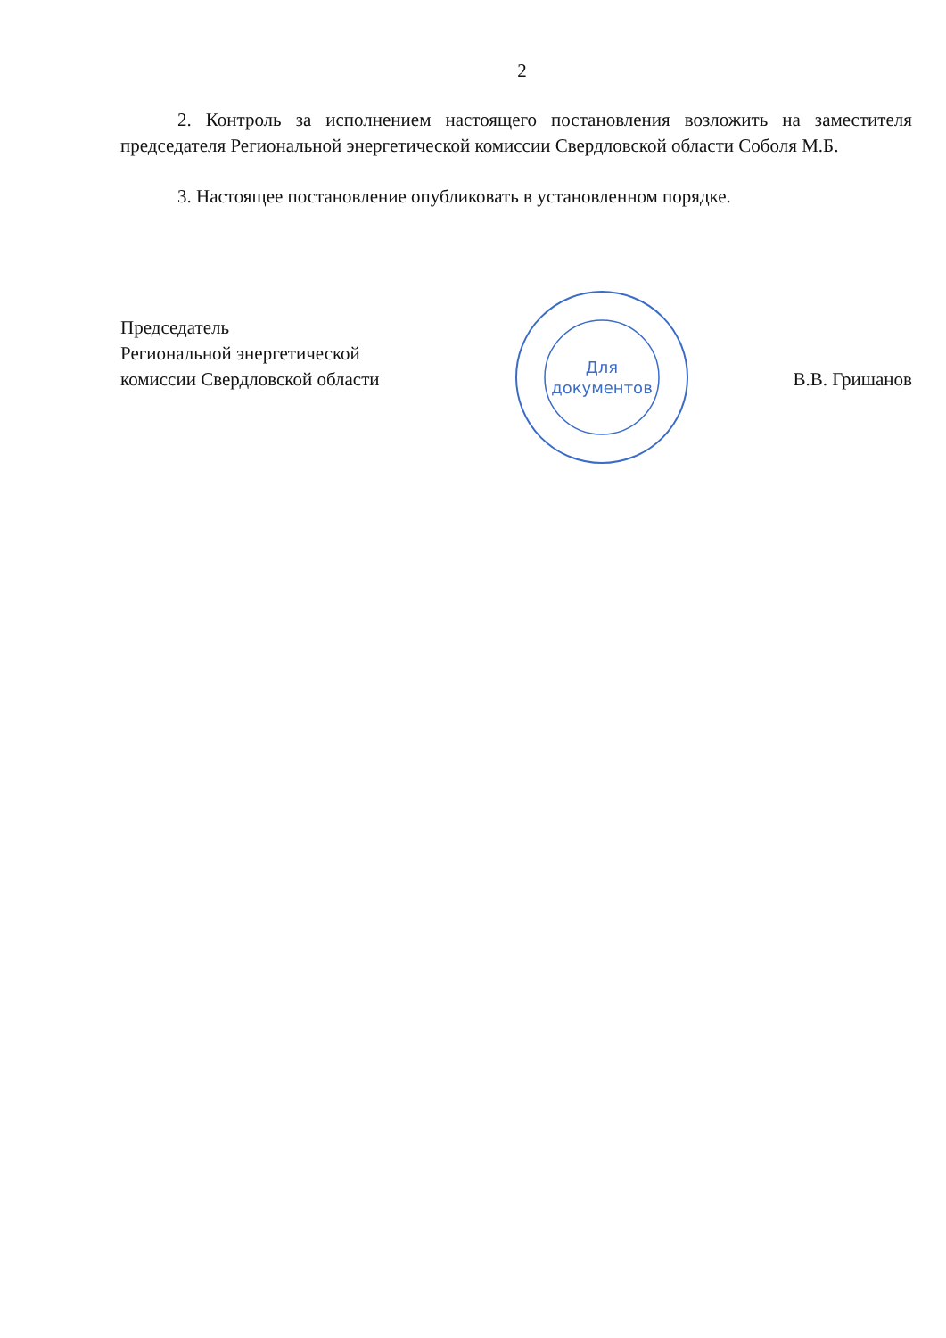2
2. Контроль за исполнением настоящего постановления возложить на заместителя председателя Региональной энергетической комиссии Свердловской области Соболя М.Б.
3. Настоящее постановление опубликовать в установленном порядке.
Председатель
Региональной энергетической
комиссии Свердловской области
Для
документов
В.В. Гришанов